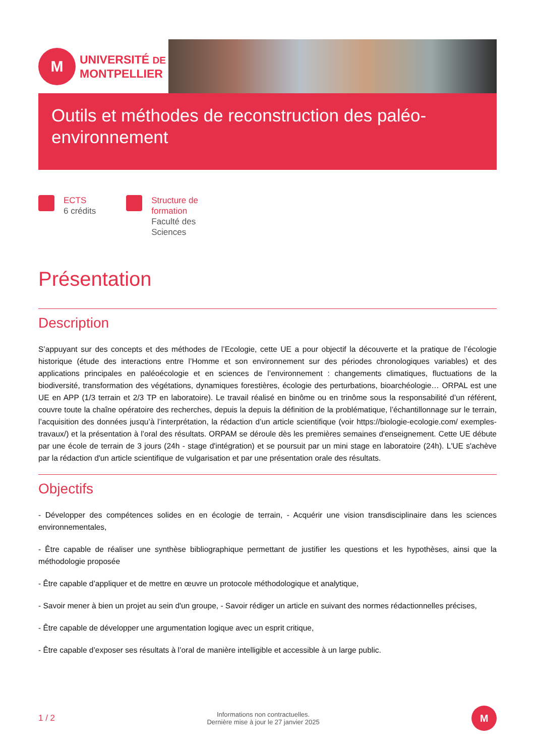M
UNIVERSITÉ DE
MONTPELLIER
Outils et méthodes de reconstruction des paléo-environnement
ECTS
6 crédits
Structure de
formation
Faculté des
Sciences
Présentation
Description
S’appuyant sur des concepts et des méthodes de l’Ecologie, cette UE a pour objectif la découverte et la pratique de l’écologie historique (étude des interactions entre l’Homme et son environnement sur des périodes chronologiques variables) et des applications principales en paléoécologie et en sciences de l’environnement : changements climatiques, fluctuations de la biodiversité, transformation des végétations, dynamiques forestières, écologie des perturbations, bioarchéologie… ORPAL est une UE en APP (1/3 terrain et 2/3 TP en laboratoire). Le travail réalisé en binôme ou en trinôme sous la responsabilité d’un référent, couvre toute la chaîne opératoire des recherches, depuis la depuis la définition de la problématique, l’échantillonnage sur le terrain, l’acquisition des données jusqu’à l’interprétation, la rédaction d’un article scientifique (voir https://biologie-ecologie.com/ exemples-travaux/) et la présentation à l’oral des résultats. ORPAM se déroule dès les premières semaines d'enseignement. Cette UE débute par une école de terrain de 3 jours (24h - stage d'intégration) et se poursuit par un mini stage en laboratoire (24h). L'UE s'achève par la rédaction d'un article scientifique de vulgarisation et par une présentation orale des résultats.
Objectifs
- Développer des compétences solides en en écologie de terrain, - Acquérir une vision transdisciplinaire dans les sciences environnementales,
- Être capable de réaliser une synthèse bibliographique permettant de justifier les questions et les hypothèses, ainsi que la méthodologie proposée
- Être capable d’appliquer et de mettre en œuvre un protocole méthodologique et analytique,
- Savoir mener à bien un projet au sein d'un groupe, - Savoir rédiger un article en suivant des normes rédactionnelles précises,
- Être capable de développer une argumentation logique avec un esprit critique,
- Être capable d’exposer ses résultats à l’oral de manière intelligible et accessible à un large public.
1 / 2
Informations non contractuelles.
Dernière mise à jour le 27 janvier 2025
M